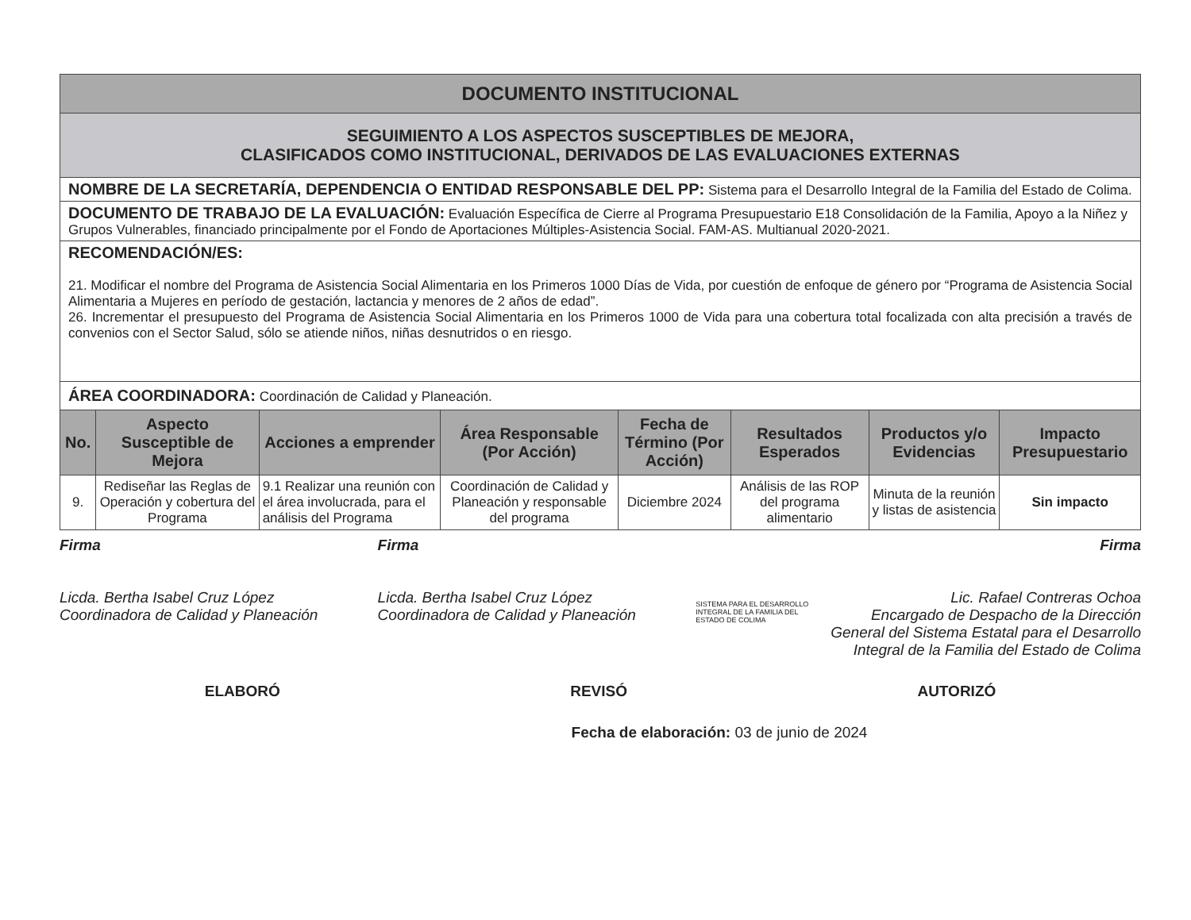| DOCUMENTO INSTITUCIONAL | | | | | | | |
| SEGUIMIENTO A LOS ASPECTOS SUSCEPTIBLES DE MEJORA, CLASIFICADOS COMO INSTITUCIONAL, DERIVADOS DE LAS EVALUACIONES EXTERNAS | | | | | | | |
| NOMBRE DE LA SECRETARÍA, DEPENDENCIA O ENTIDAD RESPONSABLE DEL PP: Sistema para el Desarrollo Integral de la Familia del Estado de Colima. | | | | | | | |
| DOCUMENTO DE TRABAJO DE LA EVALUACIÓN: Evaluación Específica de Cierre al Programa Presupuestario E18 Consolidación de la Familia, Apoyo a la Niñez y Grupos Vulnerables, financiado principalmente por el Fondo de Aportaciones Múltiples-Asistencia Social. FAM-AS. Multianual 2020-2021. | | | | | | | |
| RECOMENDACIÓN/ES: 21. Modificar el nombre del Programa de Asistencia Social Alimentaria en los Primeros 1000 Días de Vida, por cuestión de enfoque de género por “Programa de Asistencia Social Alimentaria a Mujeres en período de gestación, lactancia y menores de 2 años de edad”. 26. Incrementar el presupuesto del Programa de Asistencia Social Alimentaria en los Primeros 1000 de Vida para una cobertura total focalizada con alta precisión a través de convenios con el Sector Salud, sólo se atiende niños, niñas desnutridos o en riesgo. | | | | | | | |
| ÁREA COORDINADORA: Coordinación de Calidad y Planeación. | | | | | | | |
| No. | Aspecto Susceptible de Mejora | Acciones a emprender | Área Responsable (Por Acción) | Fecha de Término (Por Acción) | Resultados Esperados | Productos y/o Evidencias | Impacto Presupuestario |
| 9. | Rediseñar las Reglas de Operación y cobertura del Programa | 9.1 Realizar una reunión con el área involucrada, para el análisis del Programa | Coordinación de Calidad y Planeación y responsable del programa | Diciembre 2024 | Análisis de las ROP del programa alimentario | Minuta de la reunión y listas de asistencia | Sin impacto |
Firma
Licda. Bertha Isabel Cruz López
Coordinadora de Calidad y Planeación
Firma
Licda. Bertha Isabel Cruz López
Coordinadora de Calidad y Planeación
SISTEMA PARA EL DESARROLLO INTEGRAL DE LA FAMILIA DEL ESTADO DE COLIMA
Firma
Lic. Rafael Contreras Ochoa
Encargado de Despacho de la Dirección General del Sistema Estatal para el Desarrollo Integral de la Familia del Estado de Colima
ELABORÓ REVISÓ AUTORIZÓ
Fecha de elaboración: 03 de junio de 2024